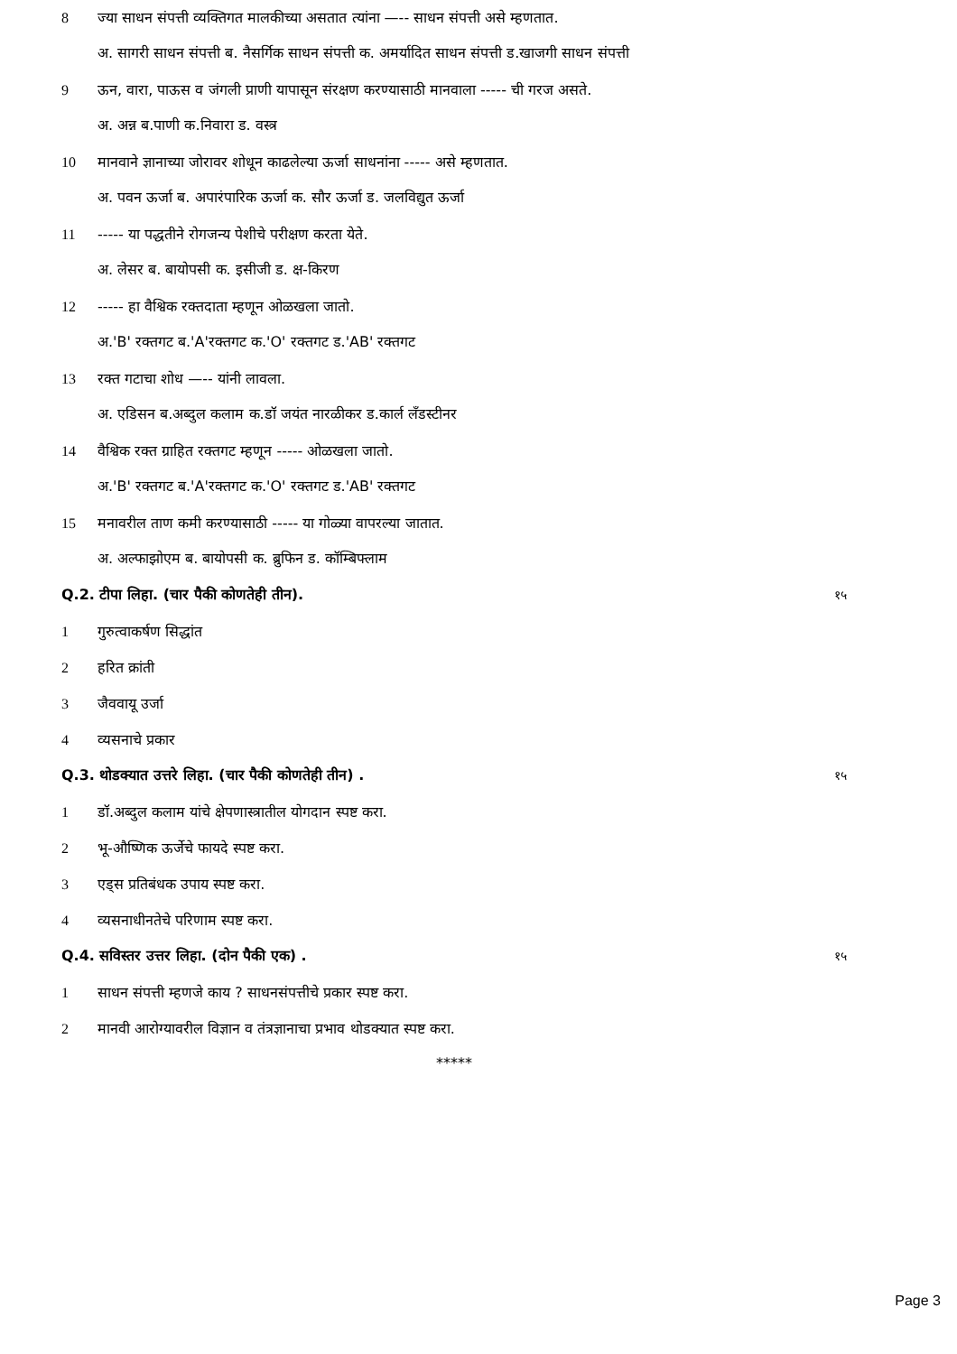8 ज्या साधन संपत्ती व्यक्तिगत मालकीच्या असतात त्यांना —-- साधन संपत्ती असे म्हणतात.
अ. सागरी साधन संपत्ती ब. नैसर्गिक साधन संपत्ती क. अमर्यादित साधन संपत्ती ड.खाजगी साधन संपत्ती
9 ऊन, वारा, पाऊस व जंगली प्राणी यापासून संरक्षण करण्यासाठी मानवाला ----- ची गरज असते.
अ. अन्न ब.पाणी क.निवारा ड. वस्त्र
10 मानवाने ज्ञानाच्या जोरावर शोधून काढलेल्या ऊर्जा साधनांना ----- असे म्हणतात.
अ. पवन ऊर्जा ब. अपारंपारिक ऊर्जा क. सौर ऊर्जा ड. जलविद्युत ऊर्जा
11 ----- या पद्धतीने रोगजन्य पेशीचे परीक्षण करता येते.
अ. लेसर ब. बायोपसी क. इसीजी ड. क्ष-किरण
12 ----- हा वैश्विक रक्तदाता म्हणून ओळखला जातो.
अ.'B' रक्तगट ब.'A'रक्तगट क.'O' रक्तगट ड.'AB' रक्तगट
13 रक्त गटाचा शोध —-- यांनी लावला.
अ. एडिसन ब.अब्दुल कलाम क.डॉ जयंत नारळीकर ड.कार्ल लँडस्टीनर
14 वैश्विक रक्त ग्राहित रक्तगट म्हणून ----- ओळखला जातो.
अ.'B' रक्तगट ब.'A'रक्तगट क.'O' रक्तगट ड.'AB' रक्तगट
15 मनावरील ताण कमी करण्यासाठी ----- या गोळ्या वापरल्या जातात.
अ. अल्फाझोएम ब. बायोपसी क. ब्रुफिन ड. कॉम्बिफ्लाम
Q.2. टीपा लिहा. (चार पैकी कोणतेही तीन). १५
1 गुरुत्वाकर्षण सिद्धांत
2 हरित क्रांती
3 जैववायू उर्जा
4 व्यसनाचे प्रकार
Q.3. थोडक्यात उत्तरे लिहा. (चार पैकी कोणतेही तीन) . १५
1 डॉ.अब्दुल कलाम यांचे क्षेपणास्त्रातील योगदान स्पष्ट करा.
2 भू-औष्णिक ऊर्जेचे फायदे स्पष्ट करा.
3 एड्स प्रतिबंधक उपाय स्पष्ट करा.
4 व्यसनाधीनतेचे परिणाम स्पष्ट करा.
Q.4. सविस्तर उत्तर लिहा. (दोन पैकी एक) . १५
1 साधन संपत्ती म्हणजे काय ? साधनसंपत्तीचे प्रकार स्पष्ट करा.
2 मानवी आरोग्यावरील विज्ञान व तंत्रज्ञानाचा प्रभाव थोडक्यात स्पष्ट करा.
*****
Page 3